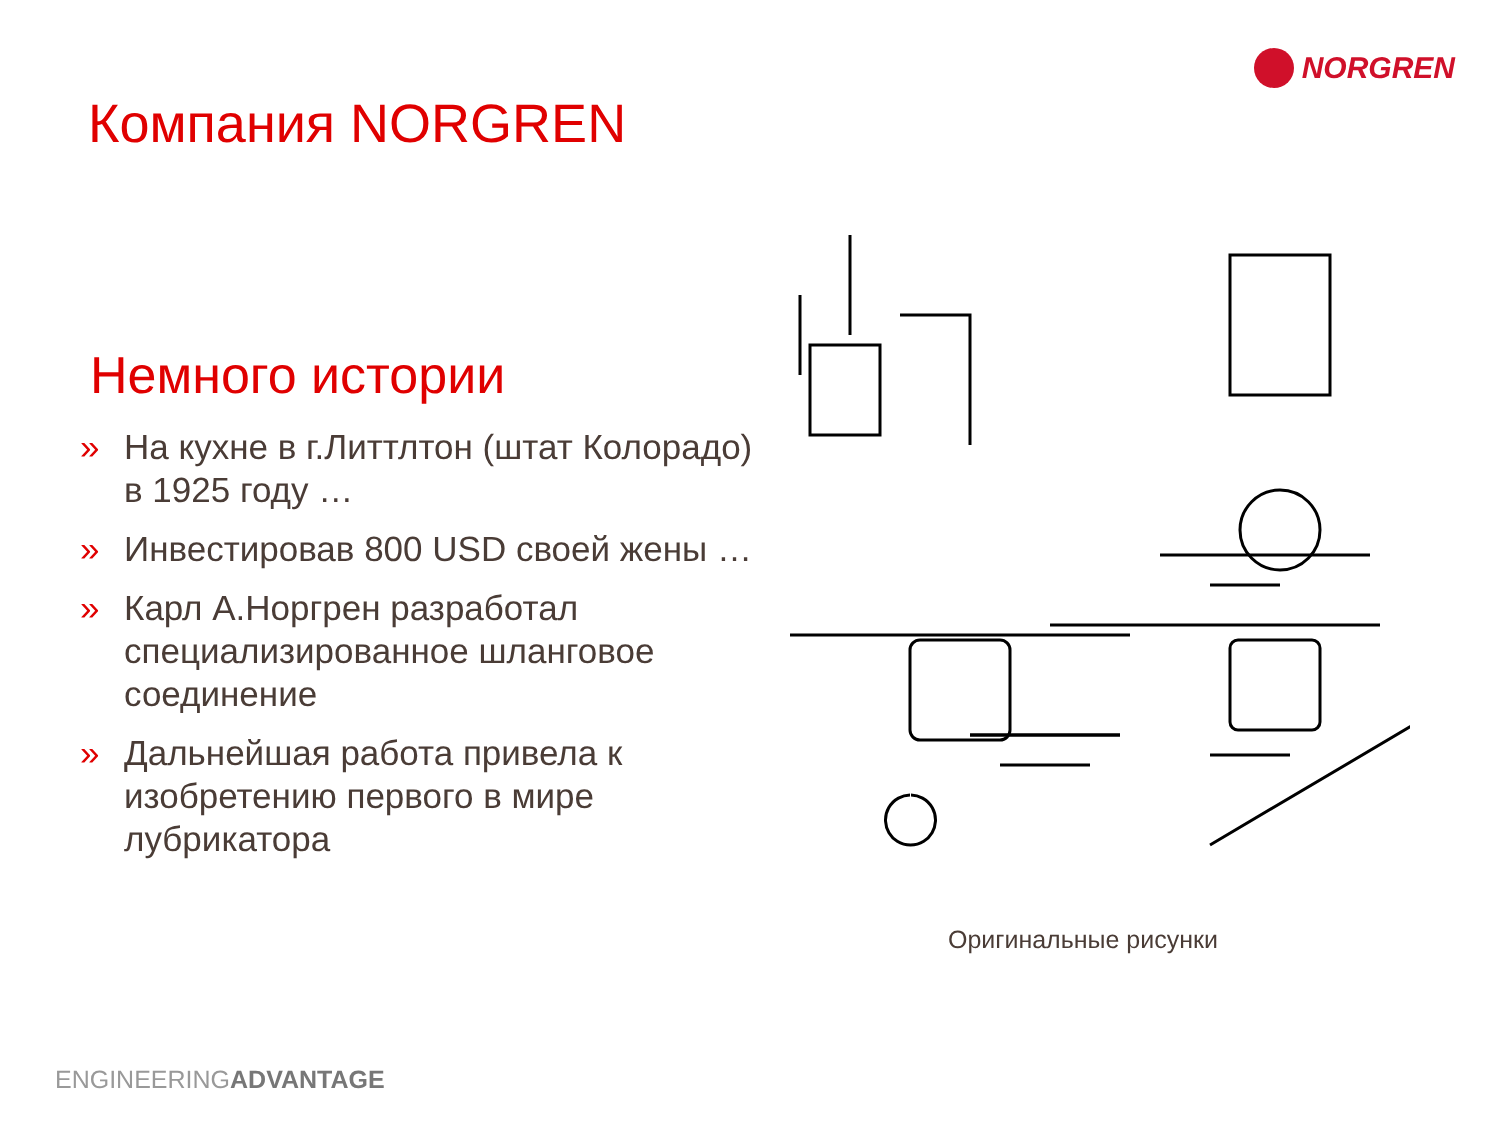NORGREN
Компания NORGREN
Немного истории
» На кухне в г.Литтлтон (штат Колорадо) в 1925 году …
» Инвестировав 800 USD своей жены …
» Карл А.Норгрен разработал специализированное шланговое соединение
» Дальнейшая работа привела к изобретению первого в мире лубрикатора
Оригинальные рисунки
ENGINEERINGADVANTAGE